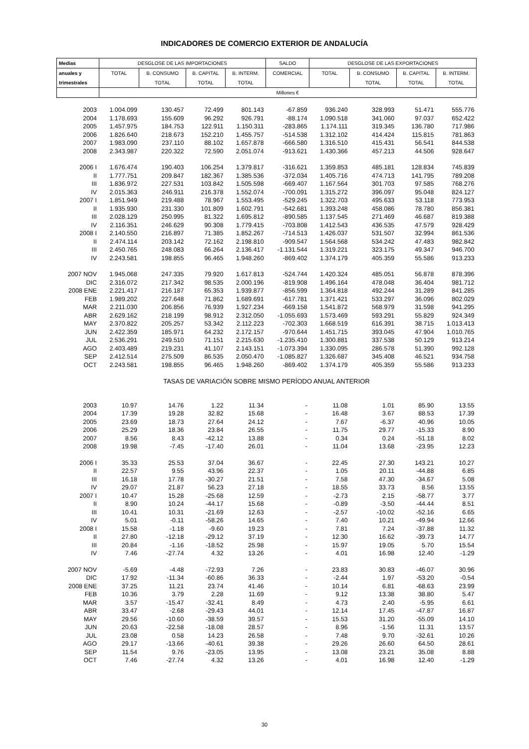INDICADORES DE COMERCIO EXTERIOR DE ANDALUCÍA
| Medias | DESGLOSE DE LAS IMPORTACIONES | | | | SALDO | DESGLOSE DE LAS EXPORTACIONES | | | |
| --- | --- | --- | --- | --- | --- | --- | --- | --- | --- |
| anuales y | TOTAL | B. CONSUMO | B. CAPITAL | B. INTERM. | COMERCIAL | TOTAL | B. CONSUMO | B. CAPITAL | B. INTERM. |
| trimestrales | | TOTAL | TOTAL | TOTAL | | | TOTAL | TOTAL | TOTAL |
| | | | | | Millones € | | | | |
| 2003 | 1.004.099 | 130.457 | 72.499 | 801.143 | -67.859 | 936.240 | 328.993 | 51.471 | 555.776 |
| 2004 | 1.178.693 | 155.609 | 96.292 | 926.791 | -88.174 | 1.090.518 | 341.060 | 97.037 | 652.422 |
| 2005 | 1.457.975 | 184.753 | 122.911 | 1.150.311 | -283.865 | 1.174.111 | 319.345 | 136.780 | 717.986 |
| 2006 | 1.826.640 | 218.673 | 152.210 | 1.455.757 | -514.538 | 1.312.102 | 414.424 | 115.815 | 781.863 |
| 2007 | 1.983.090 | 237.110 | 88.102 | 1.657.878 | -666.580 | 1.316.510 | 415.431 | 56.541 | 844.538 |
| 2008 | 2.343.987 | 220.322 | 72.590 | 2.051.074 | -913.621 | 1.430.366 | 457.213 | 44.506 | 928.647 |
| 2006 I | 1.676.474 | 190.403 | 106.254 | 1.379.817 | -316.621 | 1.359.853 | 485.181 | 128.834 | 745.839 |
| II | 1.777.751 | 209.847 | 182.367 | 1.385.536 | -372.034 | 1.405.716 | 474.713 | 141.795 | 789.208 |
| III | 1.836.972 | 227.531 | 103.842 | 1.505.598 | -669.407 | 1.167.564 | 301.703 | 97.585 | 768.276 |
| IV | 2.015.363 | 246.911 | 216.378 | 1.552.074 | -700.091 | 1.315.272 | 396.097 | 95.048 | 824.127 |
| 2007 I | 1.851.949 | 219.488 | 78.967 | 1.553.495 | -529.245 | 1.322.703 | 495.633 | 53.118 | 773.953 |
| II | 1.935.930 | 231.330 | 101.809 | 1.602.791 | -542.681 | 1.393.248 | 458.086 | 78.780 | 856.381 |
| III | 2.028.129 | 250.995 | 81.322 | 1.695.812 | -890.585 | 1.137.545 | 271.469 | 46.687 | 819.388 |
| IV | 2.116.351 | 246.629 | 90.308 | 1.779.415 | -703.808 | 1.412.543 | 436.535 | 47.579 | 928.429 |
| 2008 I | 2.140.550 | 216.897 | 71.385 | 1.852.267 | -714.513 | 1.426.037 | 531.507 | 32.994 | 861.536 |
| II | 2.474.114 | 203.142 | 72.162 | 2.198.810 | -909.547 | 1.564.568 | 534.242 | 47.483 | 982.842 |
| III | 2.450.765 | 248.083 | 66.264 | 2.136.417 | -1.131.544 | 1.319.221 | 323.175 | 49.347 | 946.700 |
| IV | 2.243.581 | 198.855 | 96.465 | 1.948.260 | -869.402 | 1.374.179 | 405.359 | 55.586 | 913.233 |
| 2007 NOV | 1.945.068 | 247.335 | 79.920 | 1.617.813 | -524.744 | 1.420.324 | 485.051 | 56.878 | 878.396 |
| DIC | 2.316.072 | 217.342 | 98.535 | 2.000.196 | -819.908 | 1.496.164 | 478.048 | 36.404 | 981.712 |
| 2008 ENE | 2.221.417 | 216.187 | 65.353 | 1.939.877 | -856.599 | 1.364.818 | 492.244 | 31.289 | 841.285 |
| FEB | 1.989.202 | 227.648 | 71.862 | 1.689.691 | -617.781 | 1.371.421 | 533.297 | 36.096 | 802.029 |
| MAR | 2.211.030 | 206.856 | 76.939 | 1.927.234 | -669.158 | 1.541.872 | 568.979 | 31.598 | 941.295 |
| ABR | 2.629.162 | 218.199 | 98.912 | 2.312.050 | -1.055.693 | 1.573.469 | 593.291 | 55.829 | 924.349 |
| MAY | 2.370.822 | 205.257 | 53.342 | 2.112.223 | -702.303 | 1.668.519 | 616.391 | 38.715 | 1.013.413 |
| JUN | 2.422.359 | 185.971 | 64.232 | 2.172.157 | -970.644 | 1.451.715 | 393.045 | 47.904 | 1.010.765 |
| JUL | 2.536.291 | 249.510 | 71.151 | 2.215.630 | -1.235.410 | 1.300.881 | 337.538 | 50.129 | 913.214 |
| AGO | 2.403.489 | 219.231 | 41.107 | 2.143.151 | -1.073.394 | 1.330.095 | 286.578 | 51.390 | 992.128 |
| SEP | 2.412.514 | 275.509 | 86.535 | 2.050.470 | -1.085.827 | 1.326.687 | 345.408 | 46.521 | 934.758 |
| OCT | 2.243.581 | 198.855 | 96.465 | 1.948.260 | -869.402 | 1.374.179 | 405.359 | 55.586 | 913.233 |
| TASAS DE VARIACIÓN SOBRE MISMO PERÍODO ANUAL ANTERIOR | | | | | | | | | |
| 2003 | 10.97 | 14.76 | 1.22 | 11.34 | - | 11.08 | 1.01 | 85.90 | 13.55 |
| 2004 | 17.39 | 19.28 | 32.82 | 15.68 | - | 16.48 | 3.67 | 88.53 | 17.39 |
| 2005 | 23.69 | 18.73 | 27.64 | 24.12 | - | 7.67 | -6.37 | 40.96 | 10.05 |
| 2006 | 25.29 | 18.36 | 23.84 | 26.55 | - | 11.75 | 29.77 | -15.33 | 8.90 |
| 2007 | 8.56 | 8.43 | -42.12 | 13.88 | - | 0.34 | 0.24 | -51.18 | 8.02 |
| 2008 | 19.98 | -7.45 | -17.40 | 26.01 | - | 11.04 | 13.68 | -23.95 | 12.23 |
| 2006 I | 35.33 | 25.53 | 37.04 | 36.67 | - | 22.45 | 27.30 | 143.21 | 10.27 |
| II | 22.57 | 9.55 | 43.96 | 22.37 | - | 1.05 | 20.11 | -44.88 | 6.85 |
| III | 16.18 | 17.78 | -30.27 | 21.51 | - | 7.58 | 47.30 | -34.67 | 5.08 |
| IV | 29.07 | 21.87 | 56.23 | 27.18 | - | 18.55 | 33.73 | 8.56 | 13.55 |
| 2007 I | 10.47 | 15.28 | -25.68 | 12.59 | - | -2.73 | 2.15 | -58.77 | 3.77 |
| II | 8.90 | 10.24 | -44.17 | 15.68 | - | -0.89 | -3.50 | -44.44 | 8.51 |
| III | 10.41 | 10.31 | -21.69 | 12.63 | - | -2.57 | -10.02 | -52.16 | 6.65 |
| IV | 5.01 | -0.11 | -58.26 | 14.65 | - | 7.40 | 10.21 | -49.94 | 12.66 |
| 2008 I | 15.58 | -1.18 | -9.60 | 19.23 | - | 7.81 | 7.24 | -37.88 | 11.32 |
| II | 27.80 | -12.18 | -29.12 | 37.19 | - | 12.30 | 16.62 | -39.73 | 14.77 |
| III | 20.84 | -1.16 | -18.52 | 25.98 | - | 15.97 | 19.05 | 5.70 | 15.54 |
| IV | 7.46 | -27.74 | 4.32 | 13.26 | - | 4.01 | 16.98 | 12.40 | -1.29 |
| 2007 NOV | -5.69 | -4.48 | -72.93 | 7.26 | - | 23.83 | 30.83 | -46.07 | 30.96 |
| DIC | 17.92 | -11.34 | -60.86 | 36.33 | - | -2.44 | 1.97 | -53.20 | -0.54 |
| 2008 ENE | 37.25 | 11.21 | 23.74 | 41.46 | - | 10.14 | 6.81 | -68.63 | 23.99 |
| FEB | 10.36 | 3.79 | 2.28 | 11.69 | - | 9.12 | 13.38 | 38.80 | 5.47 |
| MAR | 3.57 | -15.47 | -32.41 | 8.49 | - | 4.73 | 2.40 | -5.95 | 6.61 |
| ABR | 33.47 | -2.68 | -29.43 | 44.01 | - | 12.14 | 17.45 | -47.87 | 16.87 |
| MAY | 29.56 | -10.60 | -38.59 | 39.57 | - | 15.53 | 31.20 | -55.09 | 14.10 |
| JUN | 20.63 | -22.58 | -18.08 | 28.57 | - | 8.96 | -1.56 | 11.31 | 13.57 |
| JUL | 23.08 | 0.58 | 14.23 | 26.58 | - | 7.48 | 9.70 | -32.61 | 10.26 |
| AGO | 29.17 | -13.66 | -40.61 | 39.38 | - | 29.26 | 26.60 | 64.50 | 28.61 |
| SEP | 11.54 | 9.76 | -23.05 | 13.95 | - | 13.08 | 23.21 | 35.08 | 8.88 |
| OCT | 7.46 | -27.74 | 4.32 | 13.26 | - | 4.01 | 16.98 | 12.40 | -1.29 |
30